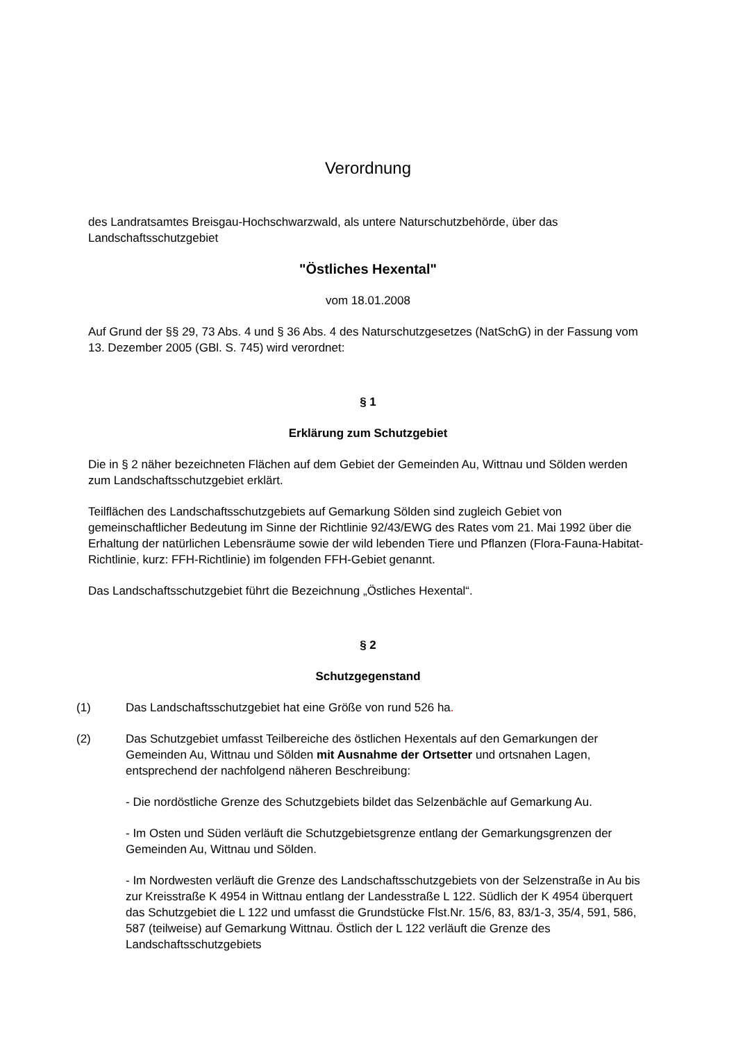Verordnung
des Landratsamtes Breisgau-Hochschwarzwald, als untere Naturschutzbehörde, über das Landschaftsschutzgebiet
"Östliches Hexental"
vom 18.01.2008
Auf Grund der §§ 29, 73 Abs. 4 und § 36 Abs. 4 des Naturschutzgesetzes (NatSchG) in der Fassung vom 13. Dezember 2005 (GBl. S. 745) wird verordnet:
§ 1
Erklärung zum Schutzgebiet
Die in § 2 näher bezeichneten Flächen auf dem Gebiet der Gemeinden Au, Wittnau und Sölden werden zum Landschaftsschutzgebiet erklärt.
Teilflächen des Landschaftsschutzgebiets auf Gemarkung Sölden sind zugleich Gebiet von gemeinschaftlicher Bedeutung im Sinne der Richtlinie 92/43/EWG des Rates vom 21. Mai 1992 über die Erhaltung der natürlichen Lebensräume sowie der wild lebenden Tiere und Pflanzen (Flora-Fauna-Habitat-Richtlinie, kurz: FFH-Richtlinie) im folgenden FFH-Gebiet genannt.
Das Landschaftsschutzgebiet führt die Bezeichnung „Östliches Hexental“.
§ 2
Schutzgegenstand
(1) Das Landschaftsschutzgebiet hat eine Größe von rund 526 ha.
(2) Das Schutzgebiet umfasst Teilbereiche des östlichen Hexentals auf den Gemarkungen der Gemeinden Au, Wittnau und Sölden mit Ausnahme der Ortsetter und ortsnahen Lagen, entsprechend der nachfolgend näheren Beschreibung:
- Die nordöstliche Grenze des Schutzgebiets bildet das Selzenbächle auf Gemarkung Au.
- Im Osten und Süden verläuft die Schutzgebietsgrenze entlang der Gemarkungsgrenzen der Gemeinden Au, Wittnau und Sölden.
- Im Nordwesten verläuft die Grenze des Landschaftsschutzgebiets von der Selzenstraße in Au bis zur Kreisstraße K 4954 in Wittnau entlang der Landesstraße L 122. Südlich der K 4954 überquert das Schutzgebiet die L 122 und umfasst die Grundstücke Flst.Nr. 15/6, 83, 83/1-3, 35/4, 591, 586, 587 (teilweise) auf Gemarkung Wittnau. Östlich der L 122 verläuft die Grenze des Landschaftsschutzgebiets